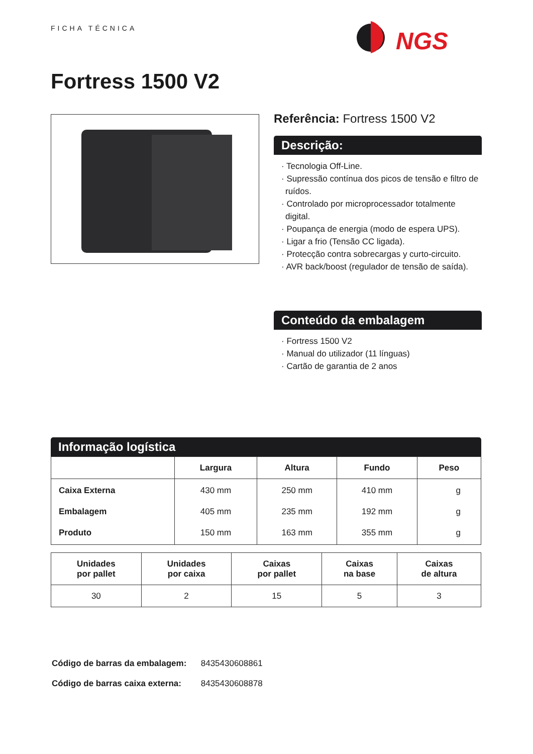FICHA TÉCNICA
NGS
Fortress 1500 V2
Referência: Fortress 1500 V2
Descrição:
· Tecnologia Off-Line.
· Supressão contínua dos picos de tensão e filtro de ruídos.
· Controlado por microprocessador totalmente digital.
· Poupança de energia (modo de espera UPS).
· Ligar a frio (Tensão CC ligada).
· Protecção contra sobrecargas y curto-circuito.
· AVR back/boost (regulador de tensão de saída).
Conteúdo da embalagem
· Fortress 1500 V2
· Manual do utilizador (11 línguas)
· Cartão de garantia de 2 anos
Informação logística
| | Largura | Altura | Fundo | Peso |
| --- | --- | --- | --- | --- |
| Caixa Externa | 430 mm | 250 mm | 410 mm | g |
| Embalagem | 405 mm | 235 mm | 192 mm | g |
| Produto | 150 mm | 163 mm | 355 mm | g |
| Unidades por pallet | Unidades por caixa | Caixas por pallet | Caixas na base | Caixas de altura |
| --- | --- | --- | --- | --- |
| 30 | 2 | 15 | 5 | 3 |
Código de barras da embalagem: 8435430608861
Código de barras caixa externa: 8435430608878